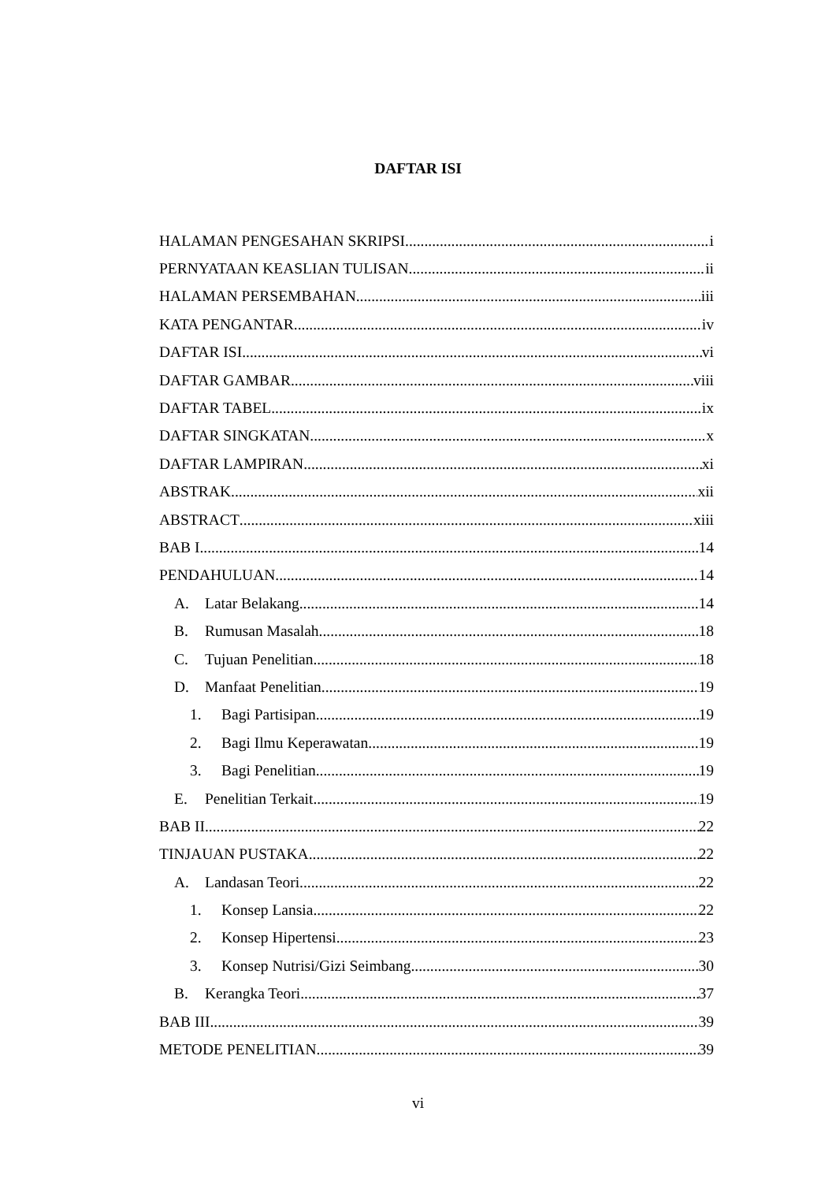DAFTAR ISI
HALAMAN PENGESAHAN SKRIPSI i
PERNYATAAN KEASLIAN TULISAN ii
HALAMAN PERSEMBAHAN iii
KATA PENGANTAR iv
DAFTAR ISI vi
DAFTAR GAMBAR viii
DAFTAR TABEL ix
DAFTAR SINGKATAN x
DAFTAR LAMPIRAN xi
ABSTRAK xii
ABSTRACT xiii
BAB I 14
PENDAHULUAN 14
A. Latar Belakang 14
B. Rumusan Masalah 18
C. Tujuan Penelitian 18
D. Manfaat Penelitian 19
1. Bagi Partisipan 19
2. Bagi Ilmu Keperawatan 19
3. Bagi Penelitian 19
E. Penelitian Terkait 19
BAB II 22
TINJAUAN PUSTAKA 22
A. Landasan Teori 22
1. Konsep Lansia 22
2. Konsep Hipertensi 23
3. Konsep Nutrisi/Gizi Seimbang 30
B. Kerangka Teori 37
BAB III 39
METODE PENELITIAN 39
vi